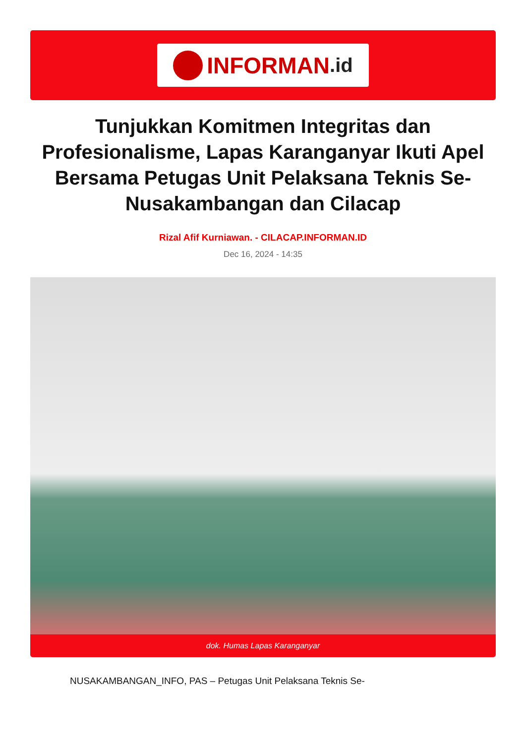INFORMAN.id
Tunjukkan Komitmen Integritas dan Profesionalisme, Lapas Karanganyar Ikuti Apel Bersama Petugas Unit Pelaksana Teknis Se-Nusakambangan dan Cilacap
Rizal Afif Kurniawan. - CILACAP.INFORMAN.ID
Dec 16, 2024 - 14:35
dok. Humas Lapas Karanganyar
NUSAKAMBANGAN_INFO, PAS – Petugas Unit Pelaksana Teknis Se-